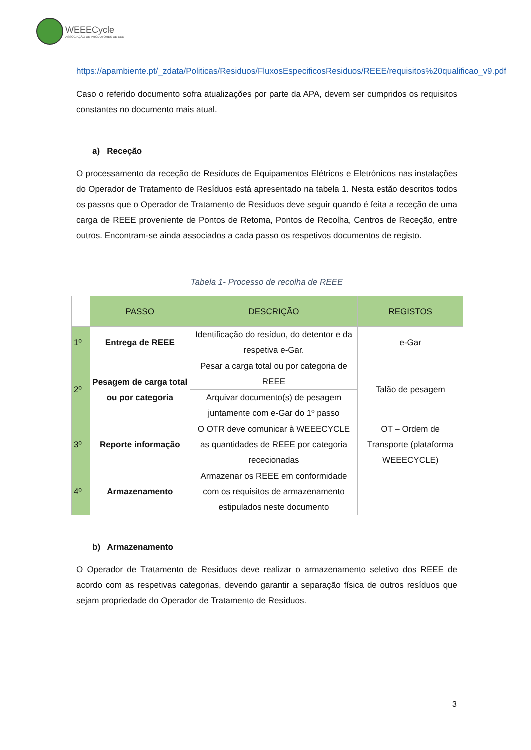WEEECycle
ASSOCIAÇÃO DE PRODUTORES DE EEE
https://apambiente.pt/_zdata/Politicas/Residuos/FluxosEspecificosResiduos/REEE/requisitos%20qualificao_v9.pdf
Caso o referido documento sofra atualizações por parte da APA, devem ser cumpridos os requisitos constantes no documento mais atual.
a) Receção
O processamento da receção de Resíduos de Equipamentos Elétricos e Eletrónicos nas instalações do Operador de Tratamento de Resíduos está apresentado na tabela 1. Nesta estão descritos todos os passos que o Operador de Tratamento de Resíduos deve seguir quando é feita a receção de uma carga de REEE proveniente de Pontos de Retoma, Pontos de Recolha, Centros de Receção, entre outros. Encontram-se ainda associados a cada passo os respetivos documentos de registo.
Tabela 1- Processo de recolha de REEE
| | PASSO | DESCRIÇÃO | REGISTOS |
| --- | --- | --- | --- |
| 1º | Entrega de REEE | Identificação do resíduo, do detentor e da respetiva e-Gar. | e-Gar |
| 2º | Pesagem de carga total ou por categoria | Pesar a carga total ou por categoria de REEE | Talão de pesagem |
| | | Arquivar documento(s) de pesagem juntamente com e-Gar do 1º passo | |
| 3º | Reporte informação | O OTR deve comunicar à WEEECYCLE as quantidades de REEE por categoria rececionadas | OT – Ordem de Transporte (plataforma WEEECYCLE) |
| 4º | Armazenamento | Armazenar os REEE em conformidade com os requisitos de armazenamento estipulados neste documento | |
b) Armazenamento
O Operador de Tratamento de Resíduos deve realizar o armazenamento seletivo dos REEE de acordo com as respetivas categorias, devendo garantir a separação física de outros resíduos que sejam propriedade do Operador de Tratamento de Resíduos.
3